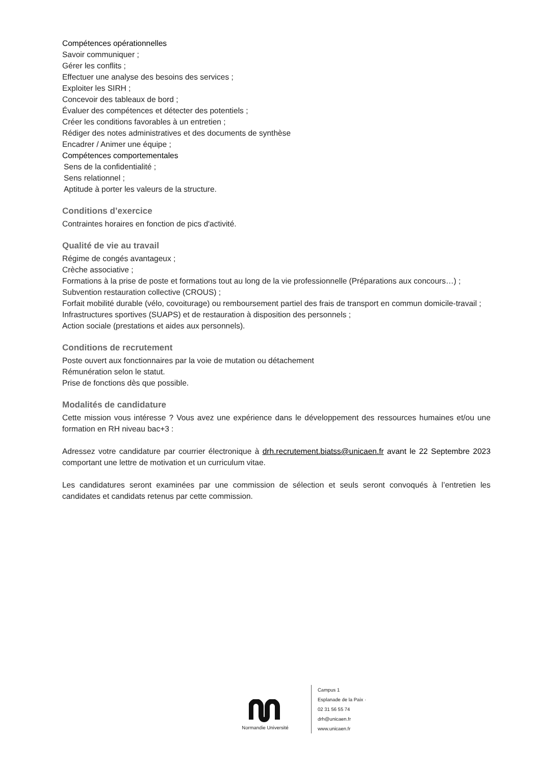Compétences opérationnelles
Savoir communiquer ;
Gérer les conflits ;
Effectuer une analyse des besoins des services ;
Exploiter les SIRH ;
Concevoir des tableaux de bord ;
Évaluer des compétences et détecter des potentiels ;
Créer les conditions favorables à un entretien ;
Rédiger des notes administratives et des documents de synthèse
Encadrer / Animer une équipe ;
Compétences comportementales
Sens de la confidentialité ;
Sens relationnel ;
Aptitude à porter les valeurs de la structure.
Conditions d’exercice
Contraintes horaires en fonction de pics d'activité.
Qualité de vie au travail
Régime de congés avantageux ;
Crèche associative ;
Formations à la prise de poste et formations tout au long de la vie professionnelle (Préparations aux concours…) ;
Subvention restauration collective (CROUS) ;
Forfait mobilité durable (vélo, covoiturage) ou remboursement partiel des frais de transport en commun domicile-travail ;
Infrastructures sportives (SUAPS) et de restauration à disposition des personnels ;
Action sociale (prestations et aides aux personnels).
Conditions de recrutement
Poste ouvert aux fonctionnaires par la voie de mutation ou détachement
Rémunération selon le statut.
Prise de fonctions dès que possible.
Modalités de candidature
Cette mission vous intéresse ? Vous avez une expérience dans le développement des ressources humaines et/ou une formation en RH niveau bac+3 :
Adressez votre candidature par courrier électronique à drh.recrutement.biatss@unicaen.fr avant le 22 Septembre 2023 comportant une lettre de motivation et un curriculum vitae.
Les candidatures seront examinées par une commission de sélection et seuls seront convoqués à l’entretien les candidates et candidats retenus par cette commission.
Normandie Université
Campus 1
Esplanade de la Paix ·
02 31 56 55 74
drh@unicaen.fr
www.unicaen.fr